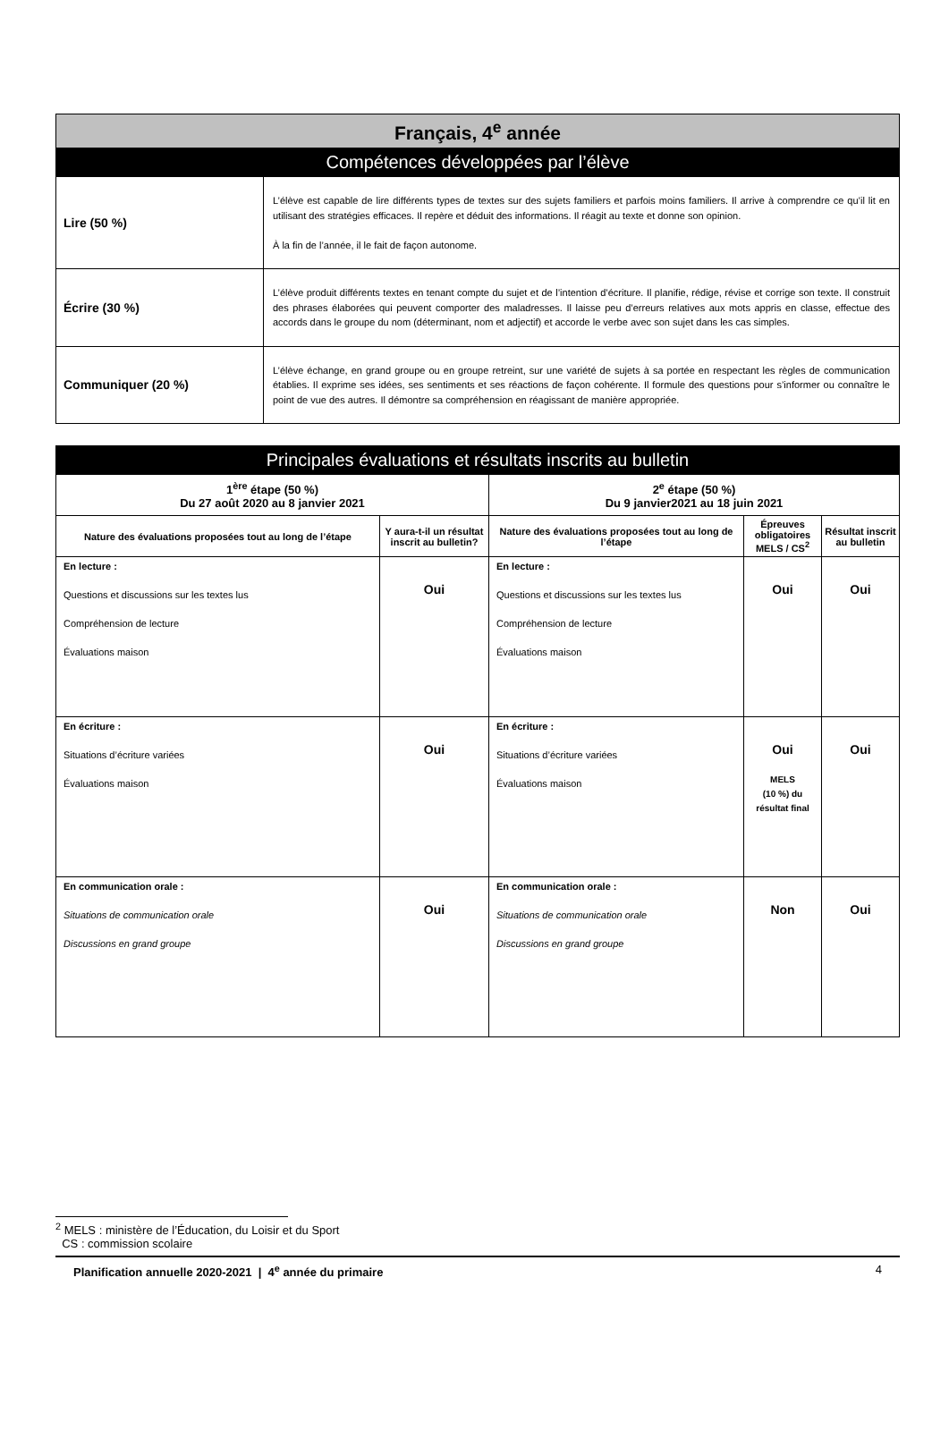| Français, 4<sup>e</sup> année | |
| Compétences développées par l’élève | |
| Lire (50 %) | L’élève est capable de lire différents types de textes sur des sujets familiers et parfois moins familiers. Il arrive à comprendre ce qu’il lit en utilisant des stratégies efficaces. Il repère et déduit des informations. Il réagit au texte et donne son opinion. À la fin de l’année, il le fait de façon autonome. |
| Écrire (30 %) | L’élève produit différents textes en tenant compte du sujet et de l’intention d’écriture. Il planifie, rédige, révise et corrige son texte. Il construit des phrases élaborées qui peuvent comporter des maladresses. Il laisse peu d’erreurs relatives aux mots appris en classe, effectue des accords dans le groupe du nom (déterminant, nom et adjectif) et accorde le verbe avec son sujet dans les cas simples. |
| Communiquer (20 %) | L’élève échange, en grand groupe ou en groupe retreint, sur une variété de sujets à sa portée en respectant les règles de communication établies. Il exprime ses idées, ses sentiments et ses réactions de façon cohérente. Il formule des questions pour s’informer ou connaître le point de vue des autres. Il démontre sa compréhension en réagissant de manière appropriée. |
| Principales évaluations et résultats inscrits au bulletin | | | | |
| 1<sup>ère</sup> étape (50 %) Du 27 août 2020 au 8 janvier 2021 | | 2<sup>e</sup> étape (50 %) Du 9 janvier2021 au 18 juin 2021 | | |
| Nature des évaluations proposées tout au long de l’étape | Y aura-t-il un résultat inscrit au bulletin? | Nature des évaluations proposées tout au long de l’étape | Épreuves obligatoires MELS / CS<sup>2</sup> | Résultat inscrit au bulletin |
| En lecture : Questions et discussions sur les textes lus Compréhension de lecture Évaluations maison | Oui | En lecture : Questions et discussions sur les textes lus Compréhension de lecture Évaluations maison | Oui | Oui |
| En écriture : Situations d’écriture variées Évaluations maison | Oui | En écriture : Situations d’écriture variées Évaluations maison | Oui MELS (10 %) du résultat final | Oui |
| En communication orale : Situations de communication orale Discussions en grand groupe | Oui | En communication orale : Situations de communication orale Discussions en grand groupe | Non | Oui |
<sup>2</sup> MELS : ministère de l’Éducation, du Loisir et du Sport
CS : commission scolaire
Planification annuelle 2020-2021 | 4<sup>e</sup> année du primaire 4